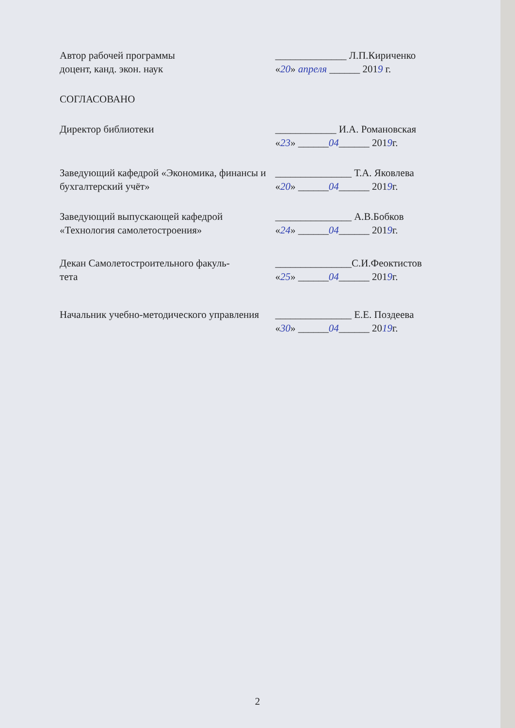Автор рабочей программы
доцент, канд. экон. наук
______________ Л.П.Кириченко
«20» апреля ______ 2019 г.
СОГЛАСОВАНО
Директор библиотеки ____________ И.А. Романовская
«23» ______04______ 2019г.
Заведующий кафедрой «Экономика, финансы и бухгалтерский учёт»
_______________ Т.А. Яковлева
«20» ______04______ 2019г.
Заведующий выпускающей кафедрой «Технология самолетостроения»
_______________ А.В.Бобков
«24» ______04______ 2019г.
Декан Самолетостроительного факуль-
тета
_______________С.И.Феоктистов
«25» ______04______ 2019г.
Начальник учебно-методического управления
_______________ Е.Е. Поздеева
«30» ______04______ 2019г.
2